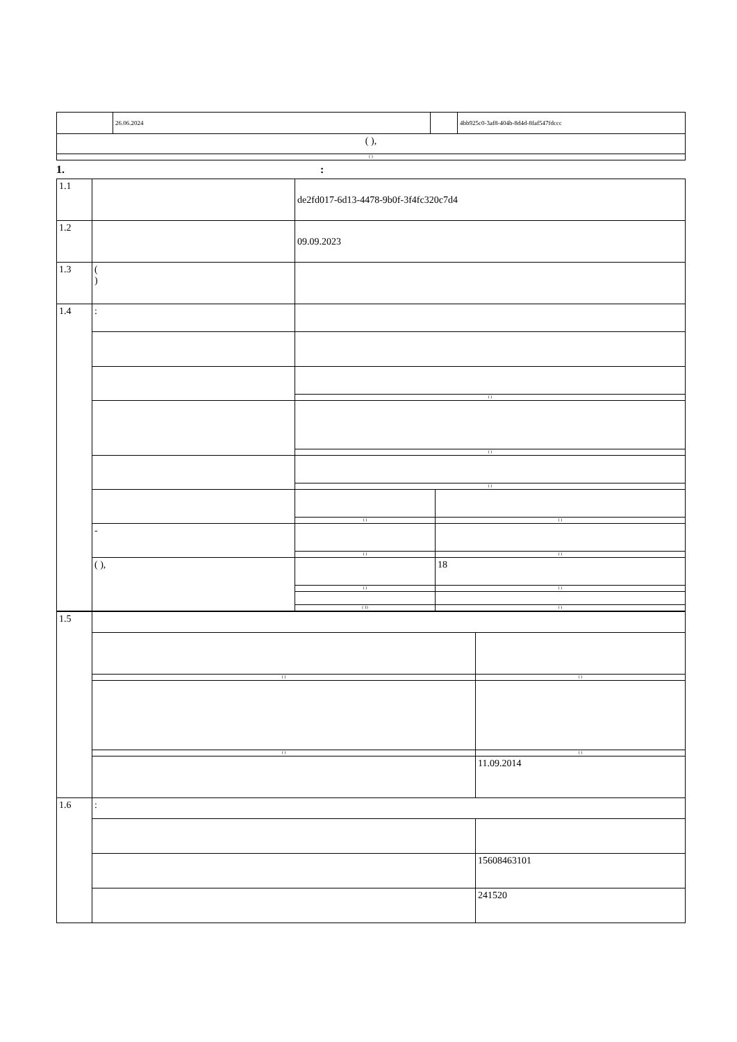| | 26.06.2024 | | 4bb925c0-3af8-404b-8d4d-8faf547fdccc |
| ( ), | | | |
| ( ) | | | |
1.:
| 1.1 | | de2fd017-6d13-4478-9b0f-3f4fc320c7d4 | |
| 1.2 | | 09.09.2023 | |
| 1.3 | ( ) | | |
| 1.4 | : | | |
| | | ( ) | |
| | | ( ) | |
| | | ( ) | |
| | | ( ) | ( ) |
| | - | | |
| | | ( ) | ( ) |
| | ( ), | | 18 |
| | | ( ) | ( ) |
| | | ( 1) | ( ) |
| 1.5 | | |
| | ( ) | ( ) |
| | ( ) | ( ) |
| | | 11.09.2014 |
| 1.6 | : | |
| | | 15608463101 |
| | | 241520 |